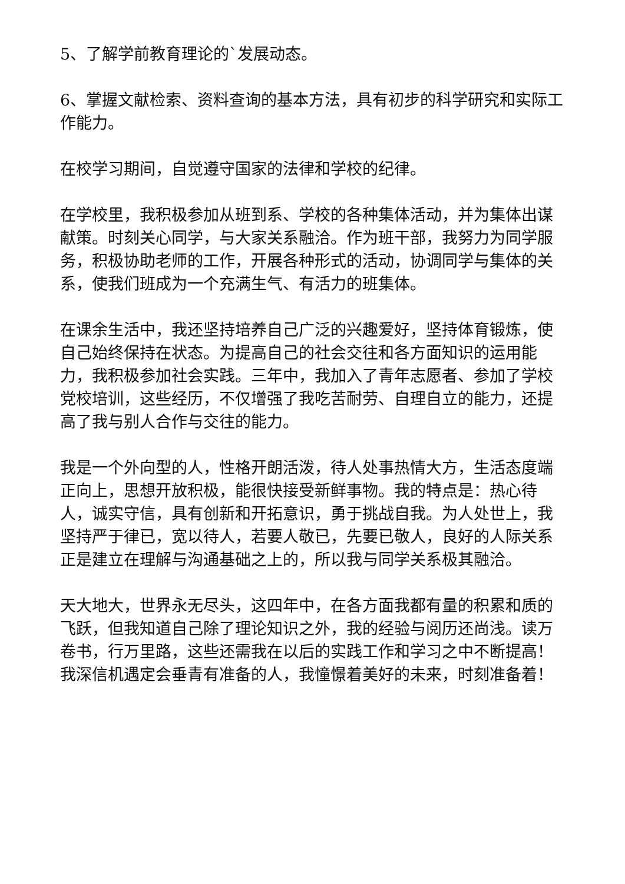5、了解学前教育理论的`发展动态。
6、掌握文献检索、资料查询的基本方法，具有初步的科学研究和实际工作能力。
在校学习期间，自觉遵守国家的法律和学校的纪律。
在学校里，我积极参加从班到系、学校的各种集体活动，并为集体出谋献策。时刻关心同学，与大家关系融洽。作为班干部，我努力为同学服务，积极协助老师的工作，开展各种形式的活动，协调同学与集体的关系，使我们班成为一个充满生气、有活力的班集体。
在课余生活中，我还坚持培养自己广泛的兴趣爱好，坚持体育锻炼，使自己始终保持在状态。为提高自己的社会交往和各方面知识的运用能力，我积极参加社会实践。三年中，我加入了青年志愿者、参加了学校党校培训，这些经历，不仅增强了我吃苦耐劳、自理自立的能力，还提高了我与别人合作与交往的能力。
我是一个外向型的人，性格开朗活泼，待人处事热情大方，生活态度端正向上，思想开放积极，能很快接受新鲜事物。我的特点是：热心待人，诚实守信，具有创新和开拓意识，勇于挑战自我。为人处世上，我坚持严于律已，宽以待人，若要人敬已，先要已敬人，良好的人际关系正是建立在理解与沟通基础之上的，所以我与同学关系极其融洽。
天大地大，世界永无尽头，这四年中，在各方面我都有量的积累和质的飞跃，但我知道自己除了理论知识之外，我的经验与阅历还尚浅。读万卷书，行万里路，这些还需我在以后的实践工作和学习之中不断提高！我深信机遇定会垂青有准备的人，我憧憬着美好的未来，时刻准备着！